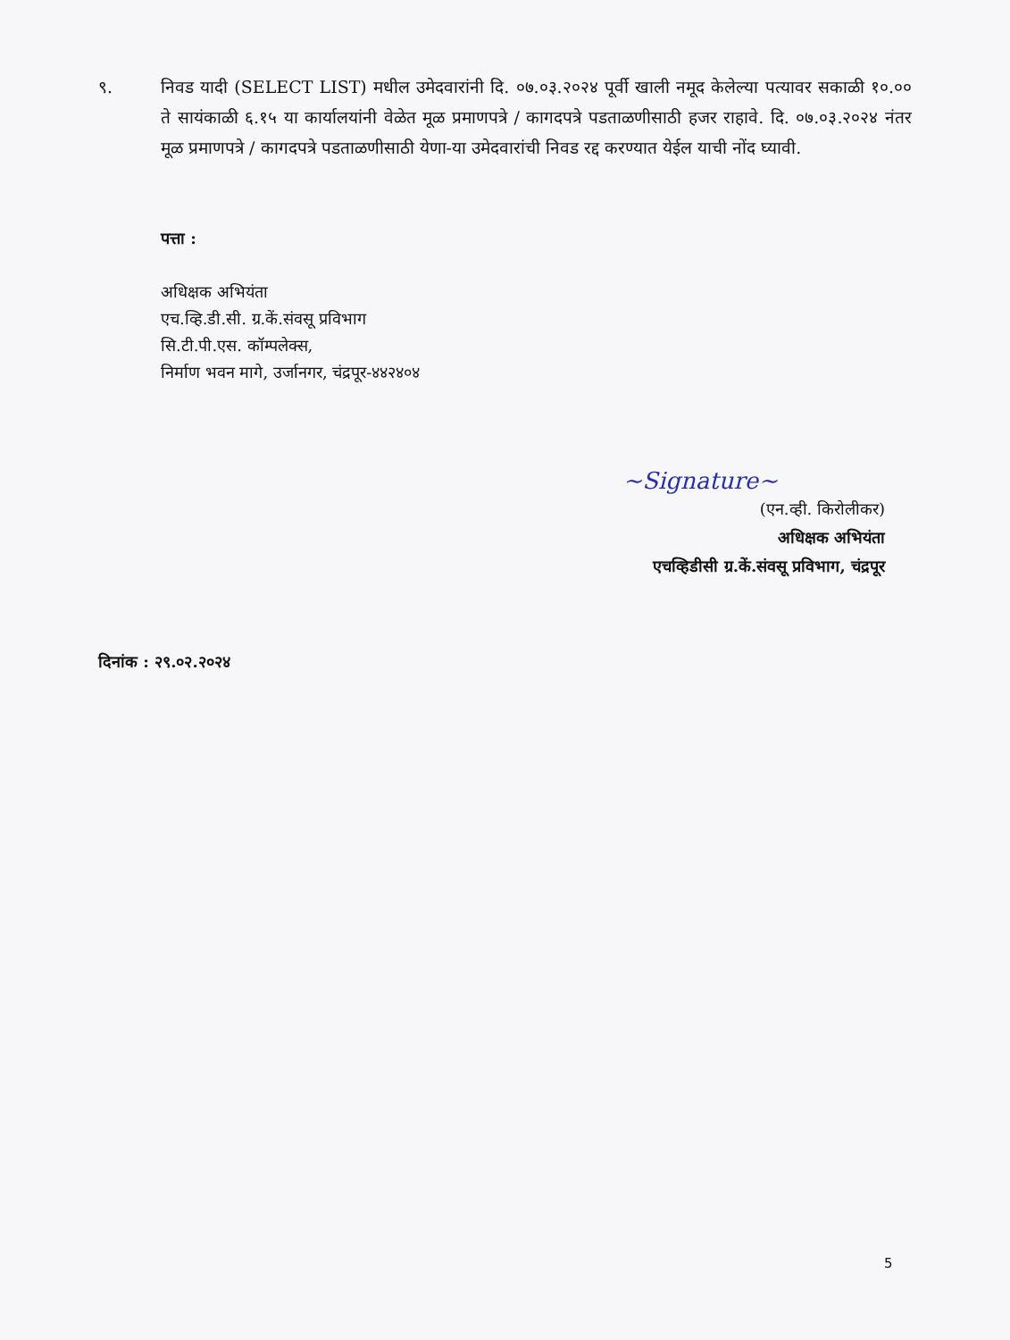९. निवड यादी (SELECT LIST) मधील उमेदवारांनी दि. ०७.०३.२०२४ पूर्वी खाली नमूद केलेल्या पत्यावर सकाळी १०.०० ते सायंकाळी ६.१५ या कार्यालयांनी वेळेत मूळ प्रमाणपत्रे / कागदपत्रे पडताळणीसाठी हजर राहावे. दि. ०७.०३.२०२४ नंतर मूळ प्रमाणपत्रे / कागदपत्रे पडताळणीसाठी येणा-या उमेदवारांची निवड रद्द करण्यात येईल याची नोंद घ्यावी.
पत्ता :
अधिक्षक अभियंता
एच.व्हि.डी.सी. ग्र.कें.संवसू प्रविभाग
सि.टी.पी.एस. कॉम्पलेक्स,
निर्माण भवन मागे, उर्जानगर, चंद्रपूर-४४२४०४
~Signature~
(एन.व्ही. किरोलीकर)
अधिक्षक अभियंता
एचव्हिडीसी ग्र.कें.संवसू प्रविभाग, चंद्रपूर
दिनांक : २९.०२.२०२४
5